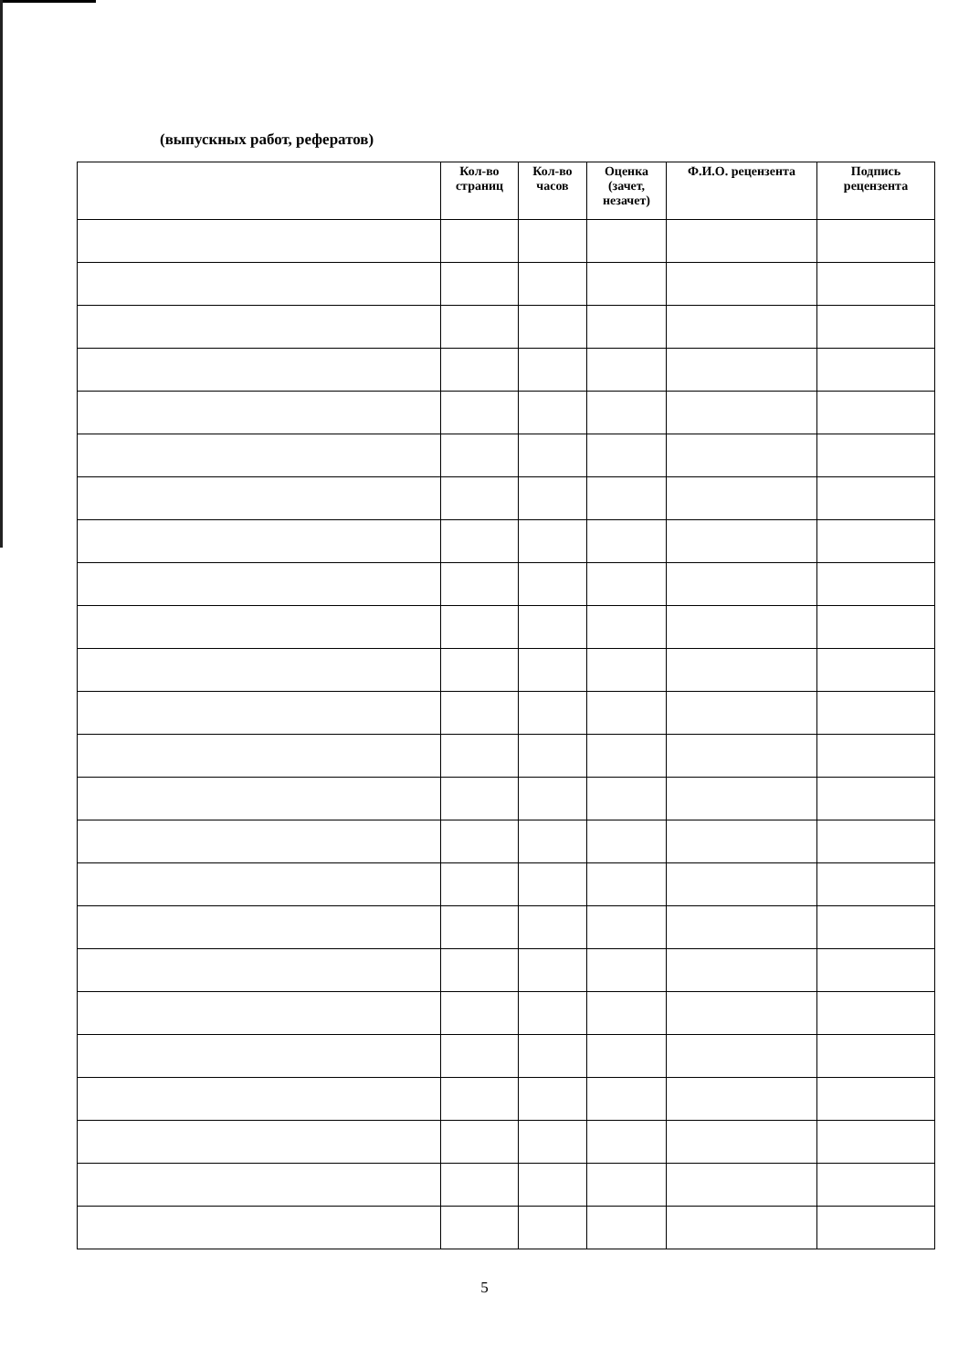(выпускных работ, рефератов)
| | Кол-во страниц | Кол-во часов | Оценка (зачет, незачет) | Ф.И.О. рецензента | Подпись рецензента |
| --- | --- | --- | --- | --- | --- |
5